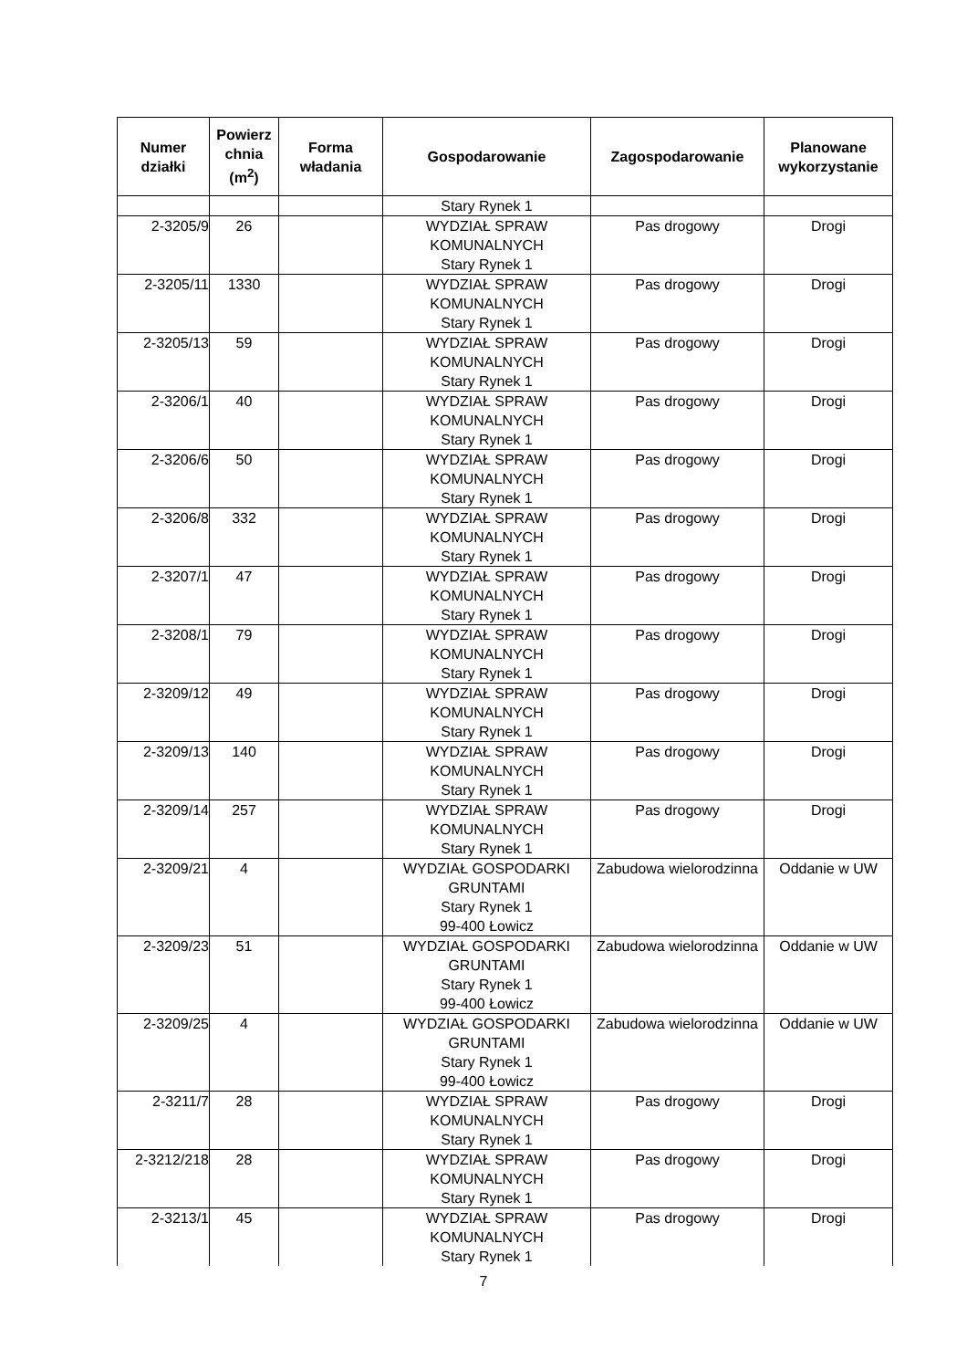| Numer działki | Powierz chnia (m<sup>2</sup>) | Forma władania | Gospodarowanie | Zagospodarowanie | Planowane wykorzystanie |
| --- | --- | --- | --- | --- | --- |
| | | | Stary Rynek 1 | | |
| 2-3205/9 | 26 | | WYDZIAŁ SPRAW KOMUNALNYCH Stary Rynek 1 | Pas drogowy | Drogi |
| 2-3205/11 | 1330 | | WYDZIAŁ SPRAW KOMUNALNYCH Stary Rynek 1 | Pas drogowy | Drogi |
| 2-3205/13 | 59 | | WYDZIAŁ SPRAW KOMUNALNYCH Stary Rynek 1 | Pas drogowy | Drogi |
| 2-3206/1 | 40 | | WYDZIAŁ SPRAW KOMUNALNYCH Stary Rynek 1 | Pas drogowy | Drogi |
| 2-3206/6 | 50 | | WYDZIAŁ SPRAW KOMUNALNYCH Stary Rynek 1 | Pas drogowy | Drogi |
| 2-3206/8 | 332 | | WYDZIAŁ SPRAW KOMUNALNYCH Stary Rynek 1 | Pas drogowy | Drogi |
| 2-3207/1 | 47 | | WYDZIAŁ SPRAW KOMUNALNYCH Stary Rynek 1 | Pas drogowy | Drogi |
| 2-3208/1 | 79 | | WYDZIAŁ SPRAW KOMUNALNYCH Stary Rynek 1 | Pas drogowy | Drogi |
| 2-3209/12 | 49 | | WYDZIAŁ SPRAW KOMUNALNYCH Stary Rynek 1 | Pas drogowy | Drogi |
| 2-3209/13 | 140 | | WYDZIAŁ SPRAW KOMUNALNYCH Stary Rynek 1 | Pas drogowy | Drogi |
| 2-3209/14 | 257 | | WYDZIAŁ SPRAW KOMUNALNYCH Stary Rynek 1 | Pas drogowy | Drogi |
| 2-3209/21 | 4 | | WYDZIAŁ GOSPODARKI GRUNTAMI Stary Rynek 1 99-400 Łowicz | Zabudowa wielorodzinna | Oddanie w UW |
| 2-3209/23 | 51 | | WYDZIAŁ GOSPODARKI GRUNTAMI Stary Rynek 1 99-400 Łowicz | Zabudowa wielorodzinna | Oddanie w UW |
| 2-3209/25 | 4 | | WYDZIAŁ GOSPODARKI GRUNTAMI Stary Rynek 1 99-400 Łowicz | Zabudowa wielorodzinna | Oddanie w UW |
| 2-3211/7 | 28 | | WYDZIAŁ SPRAW KOMUNALNYCH Stary Rynek 1 | Pas drogowy | Drogi |
| 2-3212/218 | 28 | | WYDZIAŁ SPRAW KOMUNALNYCH Stary Rynek 1 | Pas drogowy | Drogi |
| 2-3213/1 | 45 | | WYDZIAŁ SPRAW KOMUNALNYCH Stary Rynek 1 | Pas drogowy | Drogi |
7